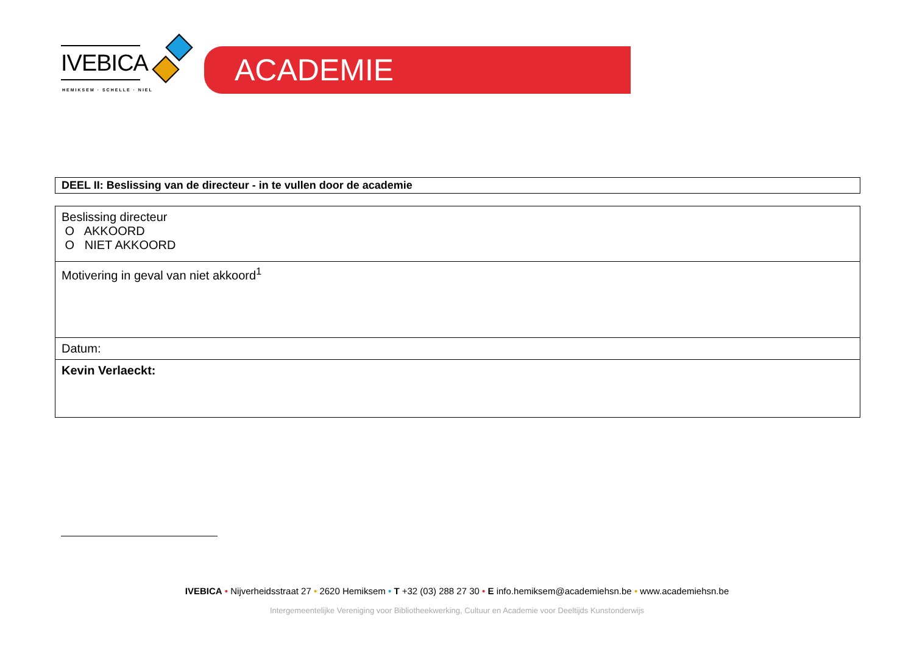IVEBICA
HEMIKSEM · SCHELLE · NIEL
ACADEMIE
DEEL II: Beslissing van de directeur - in te vullen door de academie
| Beslissing directeur O AKKOORD O NIET AKKOORD |
| Motivering in geval van niet akkoord<sup>1</sup> |
| Datum: |
| Kevin Verlaeckt: |
IVEBICA • Nijverheidsstraat 27 • 2620 Hemiksem • T +32 (03) 288 27 30 • E info.hemiksem@academiehsn.be • www.academiehsn.be
Intergemeentelijke Vereniging voor Bibliotheekwerking, Cultuur en Academie voor Deeltijds Kunstonderwijs